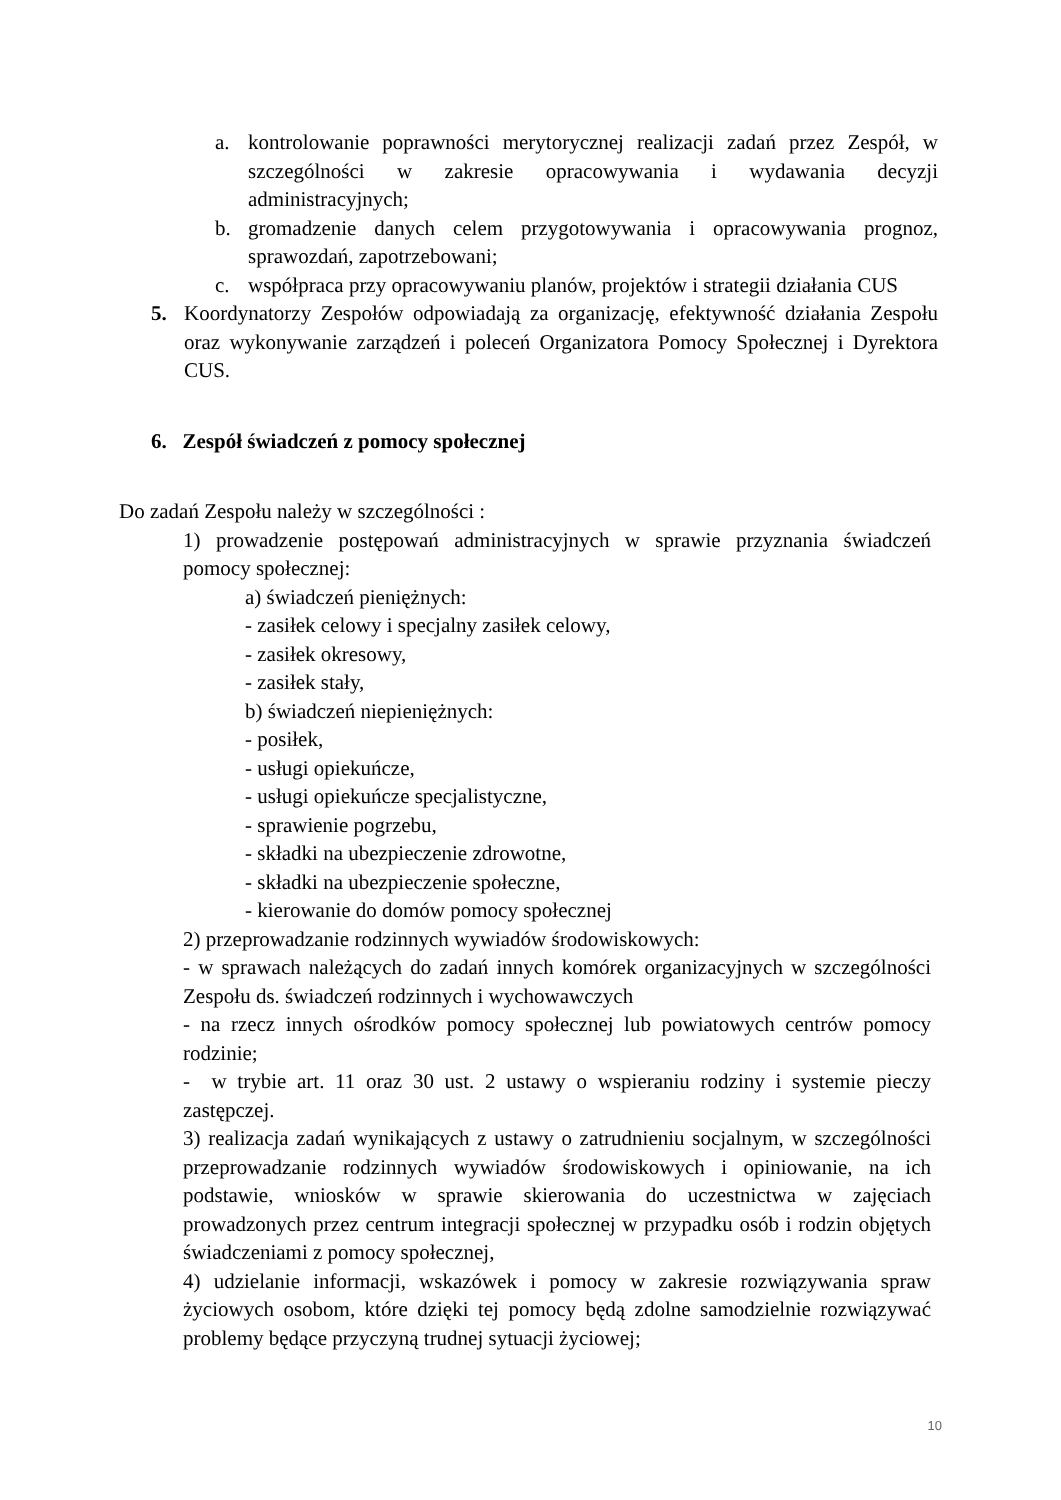a. kontrolowanie poprawności merytorycznej realizacji zadań przez Zespół, w szczególności w zakresie opracowywania i wydawania decyzji administracyjnych;
b. gromadzenie danych celem przygotowywania i opracowywania prognoz, sprawozdań, zapotrzebowani;
c. współpraca przy opracowywaniu planów, projektów i strategii działania CUS
5. Koordynatorzy Zespołów odpowiadają za organizację, efektywność działania Zespołu oraz wykonywanie zarządzeń i poleceń Organizatora Pomocy Społecznej i Dyrektora CUS.
6. Zespół świadczeń z pomocy społecznej
Do zadań Zespołu należy w szczególności :
1) prowadzenie postępowań administracyjnych w sprawie przyznania świadczeń pomocy społecznej:
a) świadczeń pieniężnych:
- zasiłek celowy i specjalny zasiłek celowy,
- zasiłek okresowy,
- zasiłek stały,
b) świadczeń niepieniężnych:
- posiłek,
- usługi opiekuńcze,
- usługi opiekuńcze specjalistyczne,
- sprawienie pogrzebu,
- składki na ubezpieczenie zdrowotne,
- składki na ubezpieczenie społeczne,
- kierowanie do domów pomocy społecznej
2) przeprowadzanie rodzinnych wywiadów środowiskowych:
- w sprawach należących do zadań innych komórek organizacyjnych w szczególności Zespołu ds. świadczeń rodzinnych i wychowawczych
- na rzecz innych ośrodków pomocy społecznej lub powiatowych centrów pomocy rodzinie;
- w trybie art. 11 oraz 30 ust. 2 ustawy o wspieraniu rodziny i systemie pieczy zastępczej.
3) realizacja zadań wynikających z ustawy o zatrudnieniu socjalnym, w szczególności przeprowadzanie rodzinnych wywiadów środowiskowych i opiniowanie, na ich podstawie, wniosków w sprawie skierowania do uczestnictwa w zajęciach prowadzonych przez centrum integracji społecznej w przypadku osób i rodzin objętych świadczeniami z pomocy społecznej,
4) udzielanie informacji, wskazówek i pomocy w zakresie rozwiązywania spraw życiowych osobom, które dzięki tej pomocy będą zdolne samodzielnie rozwiązywać problemy będące przyczyną trudnej sytuacji życiowej;
10